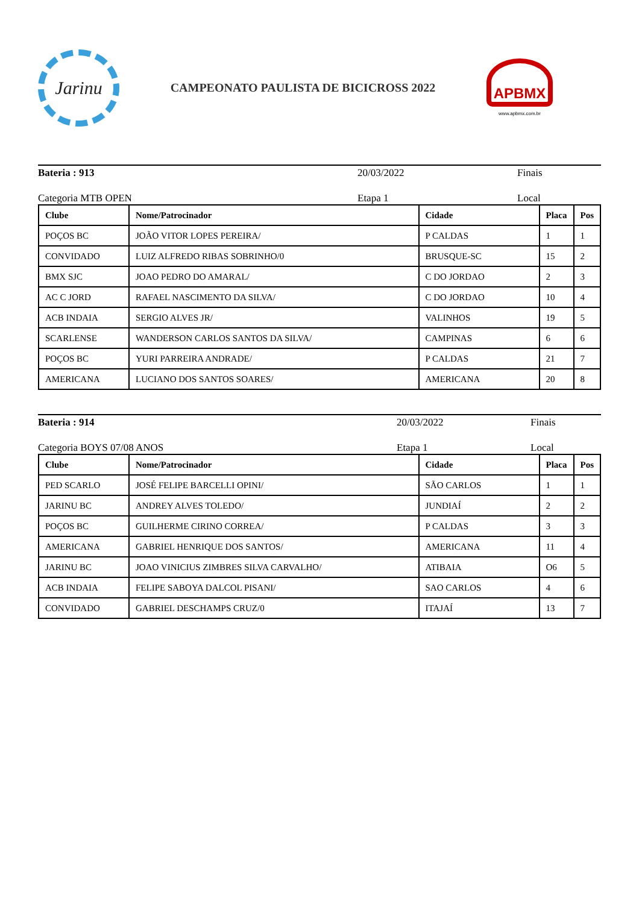Jarinu
CAMPEONATO PAULISTA DE BICICROSS 2022
APBMX
www.apbmx.com.br
Bateria : 913 20/03/2022 Finais
Categoria MTB OPEN Etapa 1 Local
| Clube | Nome/Patrocinador | Cidade | Placa | Pos |
| --- | --- | --- | --- | --- |
| POÇOS BC | JOÃO VITOR LOPES PEREIRA/ | P CALDAS | 1 | 1 |
| CONVIDADO | LUIZ ALFREDO RIBAS SOBRINHO/0 | BRUSQUE-SC | 15 | 2 |
| BMX SJC | JOAO PEDRO DO AMARAL/ | C DO JORDAO | 2 | 3 |
| AC C JORD | RAFAEL NASCIMENTO DA SILVA/ | C DO JORDAO | 10 | 4 |
| ACB INDAIA | SERGIO ALVES JR/ | VALINHOS | 19 | 5 |
| SCARLENSE | WANDERSON CARLOS SANTOS DA SILVA/ | CAMPINAS | 6 | 6 |
| POÇOS BC | YURI PARREIRA ANDRADE/ | P CALDAS | 21 | 7 |
| AMERICANA | LUCIANO DOS SANTOS SOARES/ | AMERICANA | 20 | 8 |
Bateria : 914 20/03/2022 Finais
Categoria BOYS 07/08 ANOS Etapa 1 Local
| Clube | Nome/Patrocinador | Cidade | Placa | Pos |
| --- | --- | --- | --- | --- |
| PED SCARLO | JOSÉ FELIPE BARCELLI OPINI/ | SÃO CARLOS | 1 | 1 |
| JARINU BC | ANDREY ALVES TOLEDO/ | JUNDIAÍ | 2 | 2 |
| POÇOS BC | GUILHERME CIRINO CORREA/ | P CALDAS | 3 | 3 |
| AMERICANA | GABRIEL HENRIQUE DOS SANTOS/ | AMERICANA | 11 | 4 |
| JARINU BC | JOAO VINICIUS ZIMBRES SILVA CARVALHO/ | ATIBAIA | O6 | 5 |
| ACB INDAIA | FELIPE SABOYA DALCOL PISANI/ | SAO CARLOS | 4 | 6 |
| CONVIDADO | GABRIEL DESCHAMPS CRUZ/0 | ITAJAÍ | 13 | 7 |